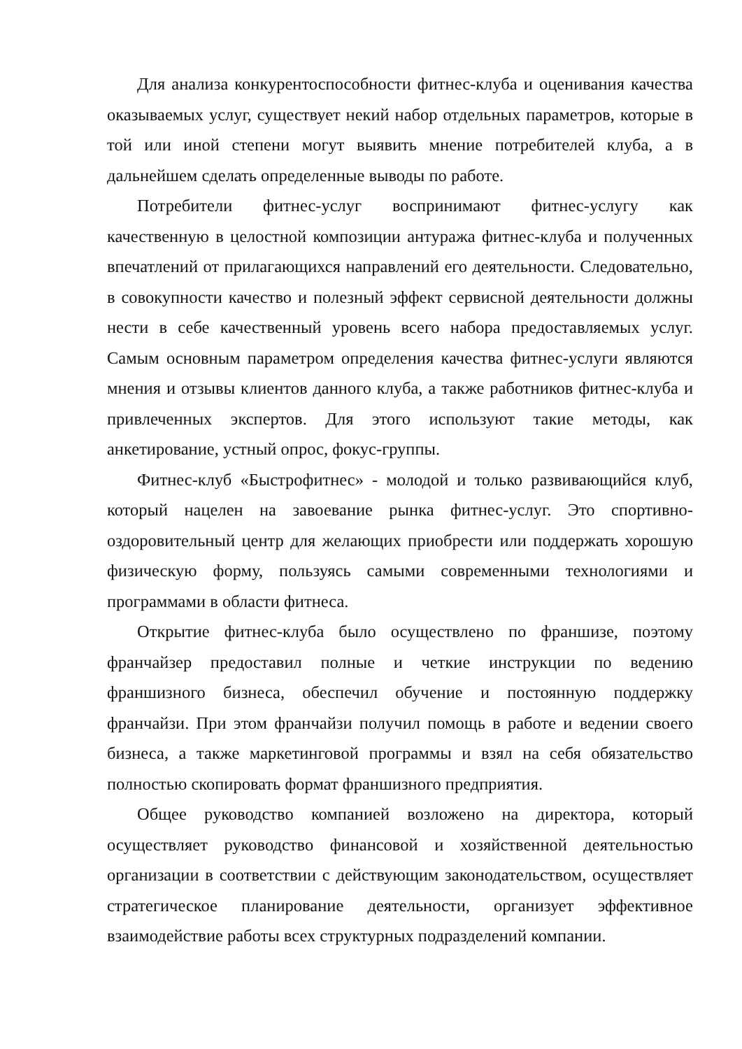Для анализа конкурентоспособности фитнес-клуба и оценивания качества оказываемых услуг, существует некий набор отдельных параметров, которые в той или иной степени могут выявить мнение потребителей клуба, а в дальнейшем сделать определенные выводы по работе.
Потребители фитнес-услуг воспринимают фитнес-услугу как качественную в целостной композиции антуража фитнес-клуба и полученных впечатлений от прилагающихся направлений его деятельности. Следовательно, в совокупности качество и полезный эффект сервисной деятельности должны нести в себе качественный уровень всего набора предоставляемых услуг. Самым основным параметром определения качества фитнес-услуги являются мнения и отзывы клиентов данного клуба, а также работников фитнес-клуба и привлеченных экспертов. Для этого используют такие методы, как анкетирование, устный опрос, фокус-группы.
Фитнес-клуб «Быстрофитнес» - молодой и только развивающийся клуб, который нацелен на завоевание рынка фитнес-услуг. Это спортивно-оздоровительный центр для желающих приобрести или поддержать хорошую физическую форму, пользуясь самыми современными технологиями и программами в области фитнеса.
Открытие фитнес-клуба было осуществлено по франшизе, поэтому франчайзер предоставил полные и четкие инструкции по ведению франшизного бизнеса, обеспечил обучение и постоянную поддержку франчайзи. При этом франчайзи получил помощь в работе и ведении своего бизнеса, а также маркетинговой программы и взял на себя обязательство полностью скопировать формат франшизного предприятия.
Общее руководство компанией возложено на директора, который осуществляет руководство финансовой и хозяйственной деятельностью организации в соответствии с действующим законодательством, осуществляет стратегическое планирование деятельности, организует эффективное взаимодействие работы всех структурных подразделений компании.